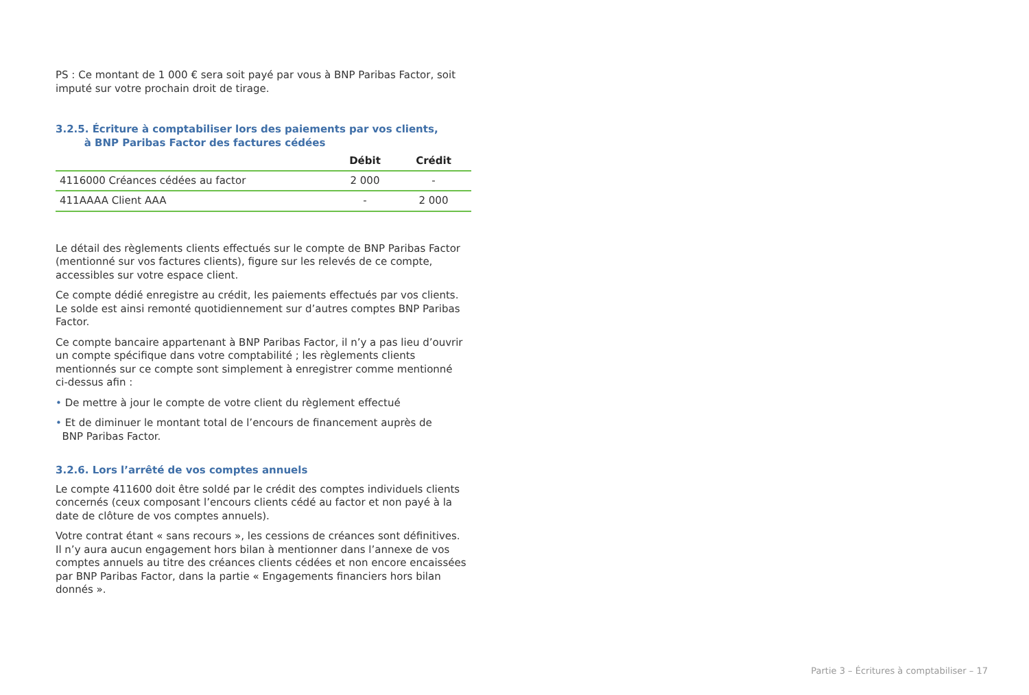PS : Ce montant de 1 000 € sera soit payé par vous à BNP Paribas Factor, soit imputé sur votre prochain droit de tirage.
3.2.5. Écriture à comptabiliser lors des paiements par vos clients,
à BNP Paribas Factor des factures cédées
| | Débit | Crédit |
| --- | --- | --- |
| 4116000 Créances cédées au factor | 2 000 | - |
| 411AAAA Client AAA | - | 2 000 |
Le détail des règlements clients effectués sur le compte de BNP Paribas Factor (mentionné sur vos factures clients), figure sur les relevés de ce compte, accessibles sur votre espace client.
Ce compte dédié enregistre au crédit, les paiements effectués par vos clients. Le solde est ainsi remonté quotidiennement sur d’autres comptes BNP Paribas Factor.
Ce compte bancaire appartenant à BNP Paribas Factor, il n’y a pas lieu d’ouvrir un compte spécifique dans votre comptabilité ; les règlements clients mentionnés sur ce compte sont simplement à enregistrer comme mentionné ci-dessus afin :
• De mettre à jour le compte de votre client du règlement effectué
• Et de diminuer le montant total de l’encours de financement auprès de
BNP Paribas Factor.
3.2.6. Lors l’arrêté de vos comptes annuels
Le compte 411600 doit être soldé par le crédit des comptes individuels clients concernés (ceux composant l’encours clients cédé au factor et non payé à la date de clôture de vos comptes annuels).
Votre contrat étant « sans recours », les cessions de créances sont définitives.
Il n’y aura aucun engagement hors bilan à mentionner dans l’annexe de vos comptes annuels au titre des créances clients cédées et non encore encaissées par BNP Paribas Factor, dans la partie « Engagements financiers hors bilan donnés ».
Partie 3 – Écritures à comptabiliser – 17